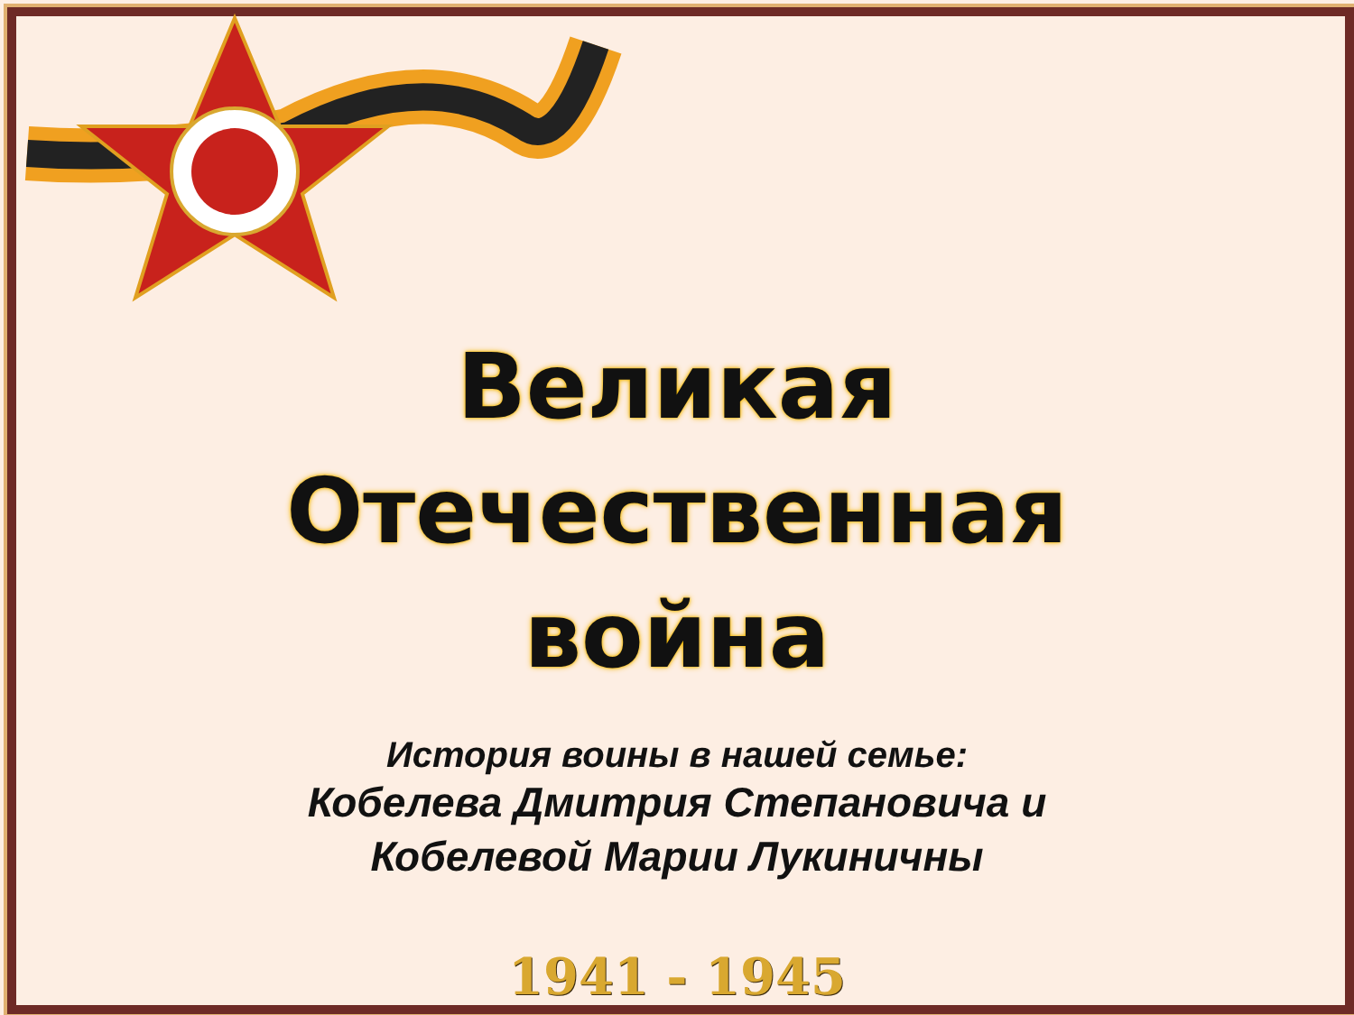Великая
Отечественная
война
История воины в нашей семье:
Кобелева Дмитрия Степановича и
Кобелевой Марии Лукиничны
1941 - 1945